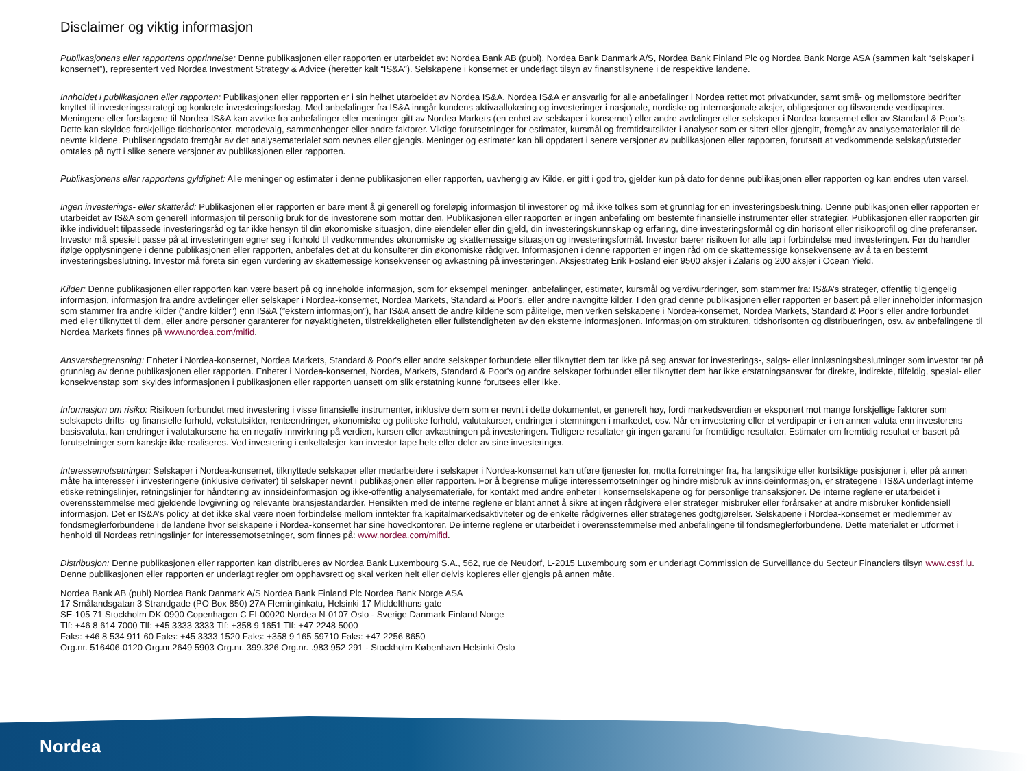Disclaimer og viktig informasjon
Publikasjonens eller rapportens opprinnelse: Denne publikasjonen eller rapporten er utarbeidet av: Nordea Bank AB (publ), Nordea Bank Danmark A/S, Nordea Bank Finland Plc og Nordea Bank Norge ASA (sammen kalt “selskaper i konsernet”), representert ved Nordea Investment Strategy & Advice (heretter kalt “IS&A”). Selskapene i konsernet er underlagt tilsyn av finanstilsynene i de respektive landene.
Innholdet i publikasjonen eller rapporten: Publikasjonen eller rapporten er i sin helhet utarbeidet av Nordea IS&A. Nordea IS&A er ansvarlig for alle anbefalinger i Nordea rettet mot privatkunder, samt små- og mellomstore bedrifter knyttet til investeringsstrategi og konkrete investeringsforslag. Med anbefalinger fra IS&A inngår kundens aktivaallokering og investeringer i nasjonale, nordiske og internasjonale aksjer, obligasjoner og tilsvarende verdipapirer. Meningene eller forslagene til Nordea IS&A kan avvike fra anbefalinger eller meninger gitt av Nordea Markets (en enhet av selskaper i konsernet) eller andre avdelinger eller selskaper i Nordea-konsernet eller av Standard & Poor’s. Dette kan skyldes forskjellige tidshorisonter, metodevalg, sammenhenger eller andre faktorer. Viktige forutsetninger for estimater, kursmål og fremtidsutsikter i analyser som er sitert eller gjengitt, fremgår av analysematerialet til de nevnte kildene. Publiseringsdato fremgår av det analysematerialet som nevnes eller gjengis. Meninger og estimater kan bli oppdatert i senere versjoner av publikasjonen eller rapporten, forutsatt at vedkommende selskap/utsteder omtales på nytt i slike senere versjoner av publikasjonen eller rapporten.
Publikasjonens eller rapportens gyldighet: Alle meninger og estimater i denne publikasjonen eller rapporten, uavhengig av Kilde, er gitt i god tro, gjelder kun på dato for denne publikasjonen eller rapporten og kan endres uten varsel.
Ingen investerings- eller skatteråd: Publikasjonen eller rapporten er bare ment å gi generell og foreløpig informasjon til investorer og må ikke tolkes som et grunnlag for en investeringsbeslutning. Denne publikasjonen eller rapporten er utarbeidet av IS&A som generell informasjon til personlig bruk for de investorene som mottar den. Publikasjonen eller rapporten er ingen anbefaling om bestemte finansielle instrumenter eller strategier. Publikasjonen eller rapporten gir ikke individuelt tilpassede investeringsråd og tar ikke hensyn til din økonomiske situasjon, dine eiendeler eller din gjeld, din investeringskunnskap og erfaring, dine investeringsformål og din horisont eller risikoprofil og dine preferanser. Investor må spesielt passe på at investeringen egner seg i forhold til vedkommendes økonomiske og skattemessige situasjon og investeringsformål. Investor bærer risikoen for alle tap i forbindelse med investeringen. Før du handler ifølge opplysningene i denne publikasjonen eller rapporten, anbefales det at du konsulterer din økonomiske rådgiver. Informasjonen i denne rapporten er ingen råd om de skattemessige konsekvensene av å ta en bestemt investeringsbeslutning. Investor må foreta sin egen vurdering av skattemessige konsekvenser og avkastning på investeringen. Aksjestrateg Erik Fosland eier 9500 aksjer i Zalaris og 200 aksjer i Ocean Yield.
Kilder: Denne publikasjonen eller rapporten kan være basert på og inneholde informasjon, som for eksempel meninger, anbefalinger, estimater, kursmål og verdivurderinger, som stammer fra: IS&A’s strateger, offentlig tilgjengelig informasjon, informasjon fra andre avdelinger eller selskaper i Nordea-konsernet, Nordea Markets, Standard & Poor's, eller andre navngitte kilder. I den grad denne publikasjonen eller rapporten er basert på eller inneholder informasjon som stammer fra andre kilder (“andre kilder”) enn IS&A (”ekstern informasjon”), har IS&A ansett de andre kildene som pålitelige, men verken selskapene i Nordea-konsernet, Nordea Markets, Standard & Poor’s eller andre forbundet med eller tilknyttet til dem, eller andre personer garanterer for nøyaktigheten, tilstrekkeligheten eller fullstendigheten av den eksterne informasjonen. Informasjon om strukturen, tidshorisonten og distribueringen, osv. av anbefalingene til Nordea Markets finnes på www.nordea.com/mifid.
Ansvarsbegrensning: Enheter i Nordea-konsernet, Nordea Markets, Standard & Poor's eller andre selskaper forbundete eller tilknyttet dem tar ikke på seg ansvar for investerings-, salgs- eller innløsningsbeslutninger som investor tar på grunnlag av denne publikasjonen eller rapporten. Enheter i Nordea-konsernet, Nordea, Markets, Standard & Poor's og andre selskaper forbundet eller tilknyttet dem har ikke erstatningsansvar for direkte, indirekte, tilfeldig, spesial- eller konsekvenstap som skyldes informasjonen i publikasjonen eller rapporten uansett om slik erstatning kunne forutsees eller ikke.
Informasjon om risiko: Risikoen forbundet med investering i visse finansielle instrumenter, inklusive dem som er nevnt i dette dokumentet, er generelt høy, fordi markedsverdien er eksponert mot mange forskjellige faktorer som selskapets drifts- og finansielle forhold, vekstutsikter, renteendringer, økonomiske og politiske forhold, valutakurser, endringer i stemningen i markedet, osv. Når en investering eller et verdipapir er i en annen valuta enn investorens basisvaluta, kan endringer i valutakursene ha en negativ innvirkning på verdien, kursen eller avkastningen på investeringen. Tidligere resultater gir ingen garanti for fremtidige resultater. Estimater om fremtidig resultat er basert på forutsetninger som kanskje ikke realiseres. Ved investering i enkeltaksjer kan investor tape hele eller deler av sine investeringer.
Interessemotsetninger: Selskaper i Nordea-konsernet, tilknyttede selskaper eller medarbeidere i selskaper i Nordea-konsernet kan utføre tjenester for, motta forretninger fra, ha langsiktige eller kortsiktige posisjoner i, eller på annen måte ha interesser i investeringene (inklusive derivater) til selskaper nevnt i publikasjonen eller rapporten. For å begrense mulige interessemotsetninger og hindre misbruk av innsideinformasjon, er strategene i IS&A underlagt interne etiske retningslinjer, retningslinjer for håndtering av innsideinformasjon og ikke-offentlig analysemateriale, for kontakt med andre enheter i konsernselskapene og for personlige transaksjoner. De interne reglene er utarbeidet i overensstemmelse med gjeldende lovgivning og relevante bransjestandarder. Hensikten med de interne reglene er blant annet å sikre at ingen rådgivere eller strateger misbruker eller forårsaker at andre misbruker konfidensiell informasjon. Det er IS&A’s policy at det ikke skal være noen forbindelse mellom inntekter fra kapitalmarkedsaktiviteter og de enkelte rådgivernes eller strategenes godtgjørelser. Selskapene i Nordea-konsernet er medlemmer av fondsmeglerforbundene i de landene hvor selskapene i Nordea-konsernet har sine hovedkontorer. De interne reglene er utarbeidet i overensstemmelse med anbefalingene til fondsmeglerforbundene. Dette materialet er utformet i henhold til Nordeas retningslinjer for interessemotsetninger, som finnes på: www.nordea.com/mifid.
Distribusjon: Denne publikasjonen eller rapporten kan distribueres av Nordea Bank Luxembourg S.A., 562, rue de Neudorf, L-2015 Luxembourg som er underlagt Commission de Surveillance du Secteur Financiers tilsyn www.cssf.lu. Denne publikasjonen eller rapporten er underlagt regler om opphavsrett og skal verken helt eller delvis kopieres eller gjengis på annen måte.
Nordea Bank AB (publ) Nordea Bank Danmark A/S Nordea Bank Finland Plc Nordea Bank Norge ASA
17 Smålandsgatan 3 Strandgade (PO Box 850) 27A Fleminginkatu, Helsinki 17 Middelthuns gate
SE-105 71 Stockholm DK-0900 Copenhagen C FI-00020 Nordea N-0107 Oslo - Sverige Danmark Finland Norge
Tlf: +46 8 614 7000 Tlf: +45 3333 3333 Tlf: +358 9 1651 Tlf: +47 2248 5000
Faks: +46 8 534 911 60 Faks: +45 3333 1520 Faks: +358 9 165 59710 Faks: +47 2256 8650
Org.nr. 516406-0120 Org.nr.2649 5903 Org.nr. 399.326 Org.nr. .983 952 291 - Stockholm København Helsinki Oslo
Nordea